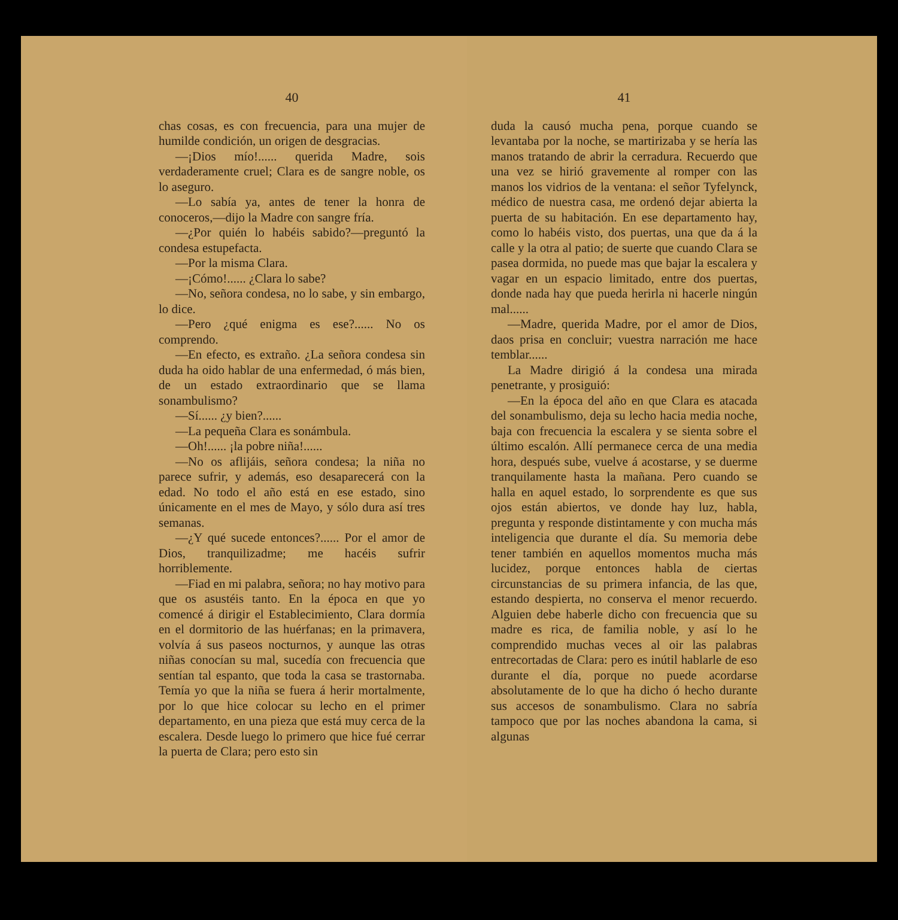40
chas cosas, es con frecuencia, para una mujer de humilde condición, un origen de desgracias.
—¡Dios mío!...... querida Madre, sois verdaderamente cruel; Clara es de sangre noble, os lo aseguro.
—Lo sabía ya, antes de tener la honra de conoceros,—dijo la Madre con sangre fría.
—¿Por quién lo habéis sabido?—preguntó la condesa estupefacta.
—Por la misma Clara.
—¡Cómo!...... ¿Clara lo sabe?
—No, señora condesa, no lo sabe, y sin embargo, lo dice.
—Pero ¿qué enigma es ese?...... No os comprendo.
—En efecto, es extraño. ¿La señora condesa sin duda ha oido hablar de una enfermedad, ó más bien, de un estado extraordinario que se llama sonambulismo?
—Sí...... ¿y bien?......
—La pequeña Clara es sonámbula.
—Oh!...... ¡la pobre niña!......
—No os aflijáis, señora condesa; la niña no parece sufrir, y además, eso desaparecerá con la edad. No todo el año está en ese estado, sino únicamente en el mes de Mayo, y sólo dura así tres semanas.
—¿Y qué sucede entonces?...... Por el amor de Dios, tranquilizadme; me hacéis sufrir horriblemente.
—Fiad en mi palabra, señora; no hay motivo para que os asustéis tanto. En la época en que yo comencé á dirigir el Establecimiento, Clara dormía en el dormitorio de las huérfanas; en la primavera, volvía á sus paseos nocturnos, y aunque las otras niñas conocían su mal, sucedía con frecuencia que sentían tal espanto, que toda la casa se trastornaba. Temía yo que la niña se fuera á herir mortalmente, por lo que hice colocar su lecho en el primer departamento, en una pieza que está muy cerca de la escalera. Desde luego lo primero que hice fué cerrar la puerta de Clara; pero esto sin
41
duda la causó mucha pena, porque cuando se levantaba por la noche, se martirizaba y se hería las manos tratando de abrir la cerradura. Recuerdo que una vez se hirió gravemente al romper con las manos los vidrios de la ventana: el señor Tyfelynck, médico de nuestra casa, me ordenó dejar abierta la puerta de su habitación. En ese departamento hay, como lo habéis visto, dos puertas, una que da á la calle y la otra al patio; de suerte que cuando Clara se pasea dormida, no puede mas que bajar la escalera y vagar en un espacio limitado, entre dos puertas, donde nada hay que pueda herirla ni hacerle ningún mal......
—Madre, querida Madre, por el amor de Dios, daos prisa en concluir; vuestra narración me hace temblar......
La Madre dirigió á la condesa una mirada penetrante, y prosiguió:
—En la época del año en que Clara es atacada del sonambulismo, deja su lecho hacia media noche, baja con frecuencia la escalera y se sienta sobre el último escalón. Allí permanece cerca de una media hora, después sube, vuelve á acostarse, y se duerme tranquilamente hasta la mañana. Pero cuando se halla en aquel estado, lo sorprendente es que sus ojos están abiertos, ve donde hay luz, habla, pregunta y responde distintamente y con mucha más inteligencia que durante el día. Su memoria debe tener también en aquellos momentos mucha más lucidez, porque entonces habla de ciertas circunstancias de su primera infancia, de las que, estando despierta, no conserva el menor recuerdo. Alguien debe haberle dicho con frecuencia que su madre es rica, de familia noble, y así lo he comprendido muchas veces al oir las palabras entrecortadas de Clara: pero es inútil hablarle de eso durante el día, porque no puede acordarse absolutamente de lo que ha dicho ó hecho durante sus accesos de sonambulismo. Clara no sabría tampoco que por las noches abandona la cama, si algunas